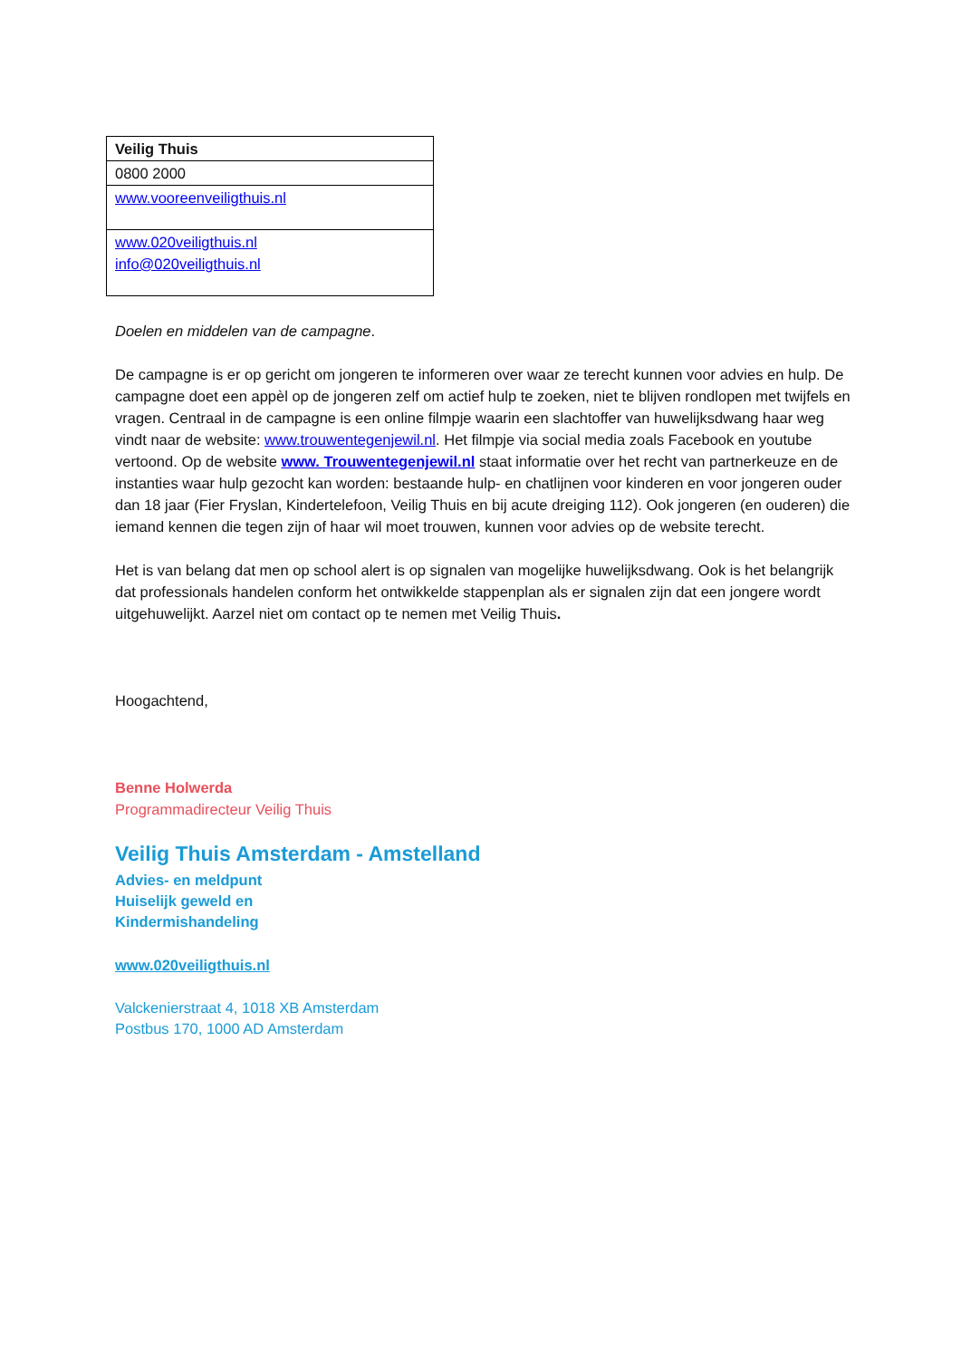| Veilig Thuis |
| --- |
| 0800 2000 |
| www.vooreenveiligthuis.nl |
| www.020veiligthuis.nl info@020veiligthuis.nl |
Doelen en middelen van de campagne.
De campagne is er op gericht om jongeren te informeren over waar ze terecht kunnen voor advies en hulp. De campagne doet een appèl op de jongeren zelf om actief hulp te zoeken, niet te blijven rondlopen met twijfels en vragen. Centraal in de campagne is een online filmpje waarin een slachtoffer van huwelijksdwang haar weg vindt naar de website: www.trouwentegenjewil.nl. Het filmpje via social media zoals Facebook en youtube vertoond. Op de website www. Trouwentegenjewil.nl staat informatie over het recht van partnerkeuze en de instanties waar hulp gezocht kan worden: bestaande hulp- en chatlijnen voor kinderen en voor jongeren ouder dan 18 jaar (Fier Fryslan, Kindertelefoon, Veilig Thuis en bij acute dreiging 112). Ook jongeren (en ouderen) die iemand kennen die tegen zijn of haar wil moet trouwen, kunnen voor advies op de website terecht.
Het is van belang dat men op school alert is op signalen van mogelijke huwelijksdwang. Ook is het belangrijk dat professionals handelen conform het ontwikkelde stappenplan als er signalen zijn dat een jongere wordt uitgehuwelijkt. Aarzel niet om contact op te nemen met Veilig Thuis.
Hoogachtend,
Benne Holwerda
Programmadirecteur Veilig Thuis
Veilig Thuis Amsterdam - Amstelland
Advies- en meldpunt
Huiselijk geweld en
Kindermishandeling
www.020veiligthuis.nl
Valckenierstraat 4, 1018 XB Amsterdam
Postbus 170, 1000 AD Amsterdam